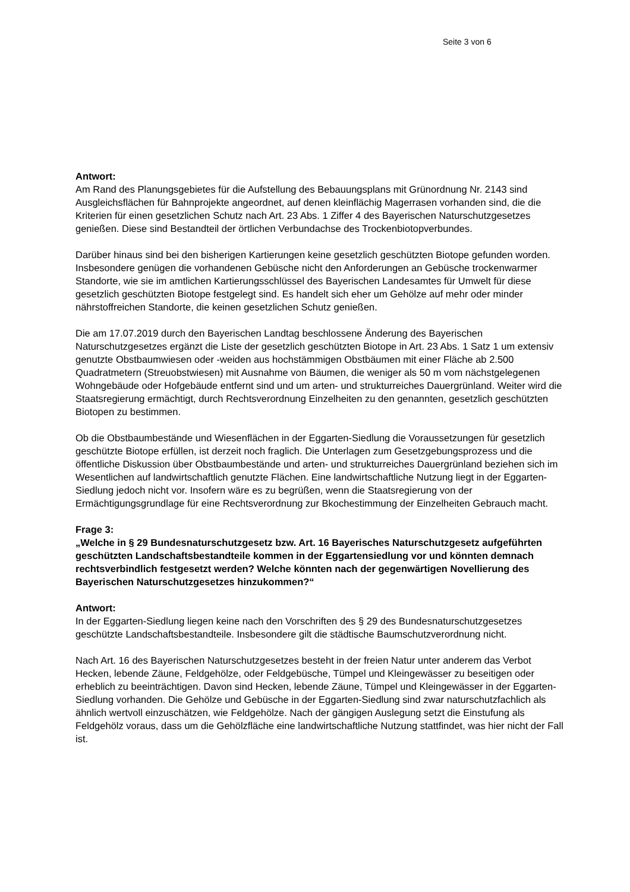Seite 3 von 6
Antwort:
Am Rand des Planungsgebietes für die Aufstellung des Bebauungsplans mit Grünordnung Nr. 2143 sind Ausgleichsflächen für Bahnprojekte angeordnet, auf denen kleinflächig Magerrasen vorhanden sind, die die Kriterien für einen gesetzlichen Schutz nach Art. 23 Abs. 1 Ziffer 4 des Bayerischen Naturschutzgesetzes genießen. Diese sind Bestandteil der örtlichen Verbundachse des Trockenbiotopverbundes.
Darüber hinaus sind bei den bisherigen Kartierungen keine gesetzlich geschützten Biotope gefunden worden. Insbesondere genügen die vorhandenen Gebüsche nicht den Anforderungen an Gebüsche trockenwarmer Standorte, wie sie im amtlichen Kartierungsschlüssel des Bayerischen Landesamtes für Umwelt für diese gesetzlich geschützten Biotope festgelegt sind. Es handelt sich eher um Gehölze auf mehr oder minder nährstoffreichen Standorte, die keinen gesetzlichen Schutz genießen.
Die am 17.07.2019 durch den Bayerischen Landtag beschlossene Änderung des Bayerischen Naturschutzgesetzes ergänzt die Liste der gesetzlich geschützten Biotope in Art. 23 Abs. 1 Satz 1 um extensiv genutzte Obstbaumwiesen oder -weiden aus hochstämmigen Obstbäumen mit einer Fläche ab 2.500 Quadratmetern (Streuobstwiesen) mit Ausnahme von Bäumen, die weniger als 50 m vom nächstgelegenen Wohngebäude oder Hofgebäude entfernt sind und um arten- und strukturreiches Dauergrünland. Weiter wird die Staatsregierung ermächtigt, durch Rechtsverordnung Einzelheiten zu den genannten, gesetzlich geschützten Biotopen zu bestimmen.
Ob die Obstbaumbestände und Wiesenflächen in der Eggarten-Siedlung die Voraussetzungen für gesetzlich geschützte Biotope erfüllen, ist derzeit noch fraglich. Die Unterlagen zum Gesetzgebungsprozess und die öffentliche Diskussion über Obstbaumbestände und arten- und strukturreiches Dauergrünland beziehen sich im Wesentlichen auf landwirtschaftlich genutzte Flächen. Eine landwirtschaftliche Nutzung liegt in der Eggarten-Siedlung jedoch nicht vor. Insofern wäre es zu begrüßen, wenn die Staatsregierung von der Ermächtigungsgrundlage für eine Rechtsverordnung zur Bkochestimmung der Einzelheiten Gebrauch macht.
Frage 3:
„Welche in § 29 Bundesnaturschutzgesetz bzw. Art. 16 Bayerisches Naturschutzgesetz aufgeführten geschützten Landschaftsbestandteile kommen in der Eggartensiedlung vor und könnten demnach rechtsverbindlich festgesetzt werden? Welche könnten nach der gegenwärtigen Novellierung des Bayerischen Naturschutzgesetzes hinzukommen?“
Antwort:
In der Eggarten-Siedlung liegen keine nach den Vorschriften des § 29 des Bundesnaturschutzgesetzes geschützte Landschaftsbestandteile. Insbesondere gilt die städtische Baumschutzverordnung nicht.
Nach Art. 16 des Bayerischen Naturschutzgesetzes besteht in der freien Natur unter anderem das Verbot Hecken, lebende Zäune, Feldgehölze, oder Feldgebüsche, Tümpel und Kleingewässer zu beseitigen oder erheblich zu beeinträchtigen. Davon sind Hecken, lebende Zäune, Tümpel und Kleingewässer in der Eggarten-Siedlung vorhanden. Die Gehölze und Gebüsche in der Eggarten-Siedlung sind zwar naturschutzfachlich als ähnlich wertvoll einzuschätzen, wie Feldgehölze. Nach der gängigen Auslegung setzt die Einstufung als Feldgehölz voraus, dass um die Gehölzfläche eine landwirtschaftliche Nutzung stattfindet, was hier nicht der Fall ist.